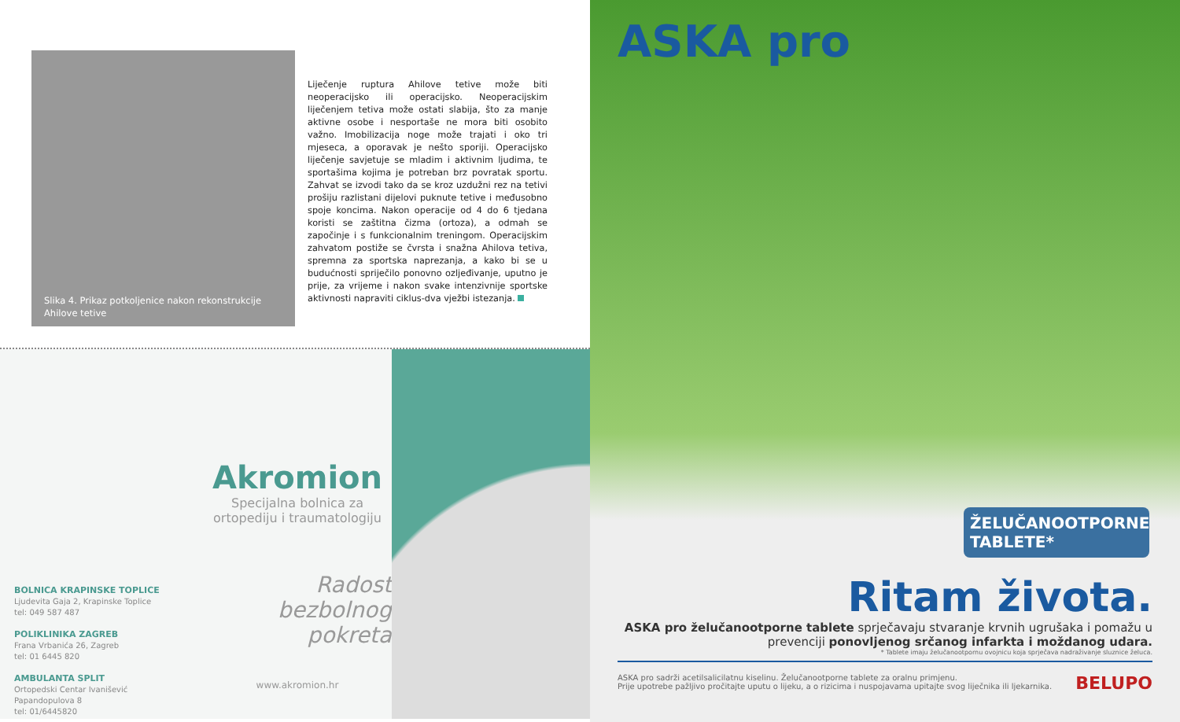Slika 4. Prikaz potkoljenice nakon rekonstrukcije Ahilove tetive
Liječenje ruptura Ahilove tetive može biti neoperacijsko ili operacijsko. Neoperacijskim liječenjem tetiva može ostati slabija, što za manje aktivne osobe i nesportaše ne mora biti osobito važno. Imobilizacija noge može trajati i oko tri mjeseca, a oporavak je nešto sporiji. Operacijsko liječenje savjetuje se mladim i aktivnim ljudima, te sportašima kojima je potreban brz povratak sportu. Zahvat se izvodi tako da se kroz uzdužni rez na tetivi prošiju razlistani dijelovi puknute tetive i međusobno spoje koncima. Nakon operacije od 4 do 6 tjedana koristi se zaštitna čizma (ortoza), a odmah se započinje i s funkcionalnim treningom. Operacijskim zahvatom postiže se čvrsta i snažna Ahilova tetiva, spremna za sportska naprezanja, a kako bi se u budućnosti spriječilo ponovno ozljeđivanje, uputno je prije, za vrijeme i nakon svake intenzivnije sportske aktivnosti napraviti ciklus-dva vježbi istezanja.
BOLNICA KRAPINSKE TOPLICE
Ljudevita Gaja 2, Krapinske Toplice
tel: 049 587 487
POLIKLINIKA ZAGREB
Frana Vrbanića 26, Zagreb
tel: 01 6445 820
AMBULANTA SPLIT
Ortopedski Centar Ivanišević
Papandopulova 8
tel: 01/6445820
Akromion
Specijalna bolnica za ortopediju i traumatologiju
Radost bezbolnog pokreta
www.akromion.hr
ASKA pro
ŽELUČANOOTPORNE TABLETE*
Ritam života.
ASKA pro želučanootporne tablete sprječavaju stvaranje krvnih ugrušaka i pomažu u prevenciji ponovljenog srčanog infarkta i moždanog udara.
* Tablete imaju želučanootpornu ovojnicu koja sprječava nadraživanje sluznice želuca.
ASKA pro sadrži acetilsalicilatnu kiselinu. Želučanootporne tablete za oralnu primjenu.
Prije upotrebe pažljivo pročitajte uputu o lijeku, a o rizicima i nuspojavama upitajte svog liječnika ili ljekarnika.
BELUPO